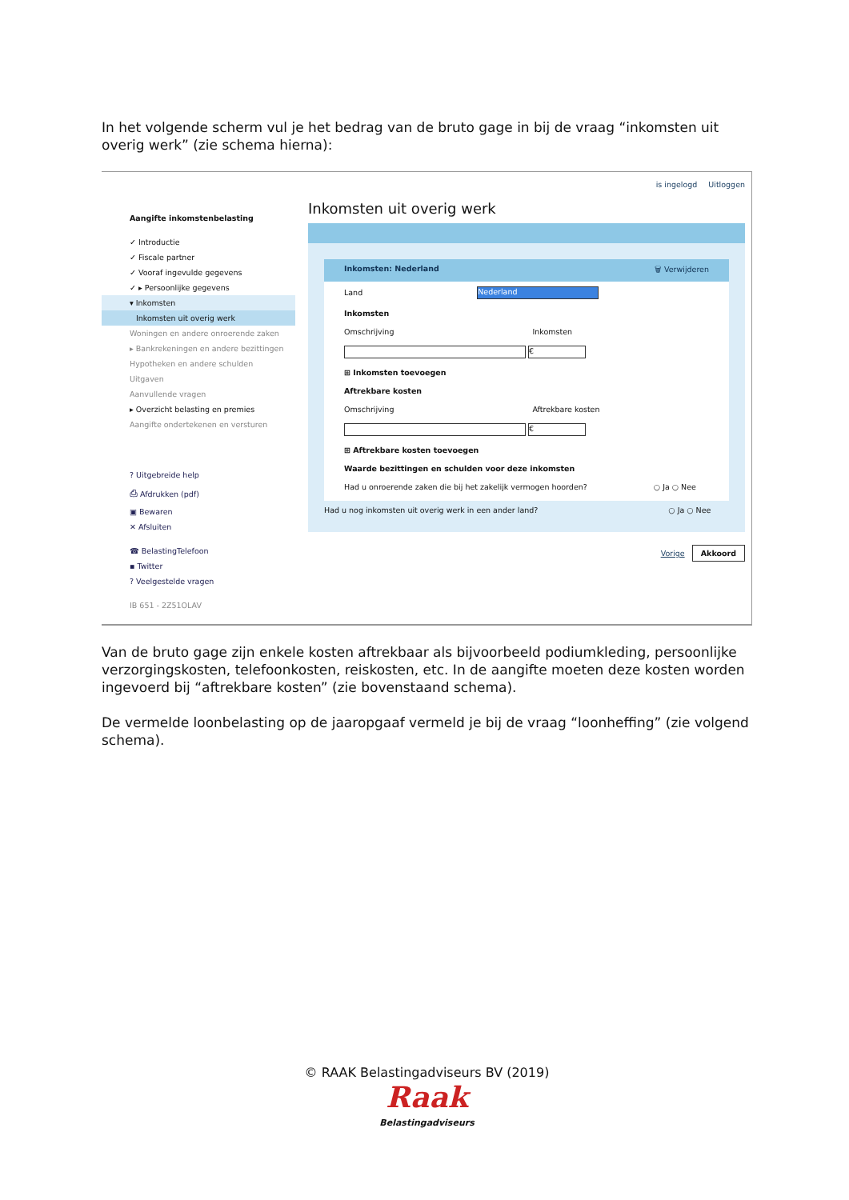In het volgende scherm vul je het bedrag van de bruto gage in bij de vraag “inkomsten uit overig werk” (zie schema hierna):
Aangifte inkomstenbelasting
✓ Introductie
✓ Fiscale partner
✓ Vooraf ingevulde gegevens
✓ ▸ Persoonlijke gegevens
▾ Inkomsten
Inkomsten uit overig werk
Woningen en andere onroerende zaken
▸ Bankrekeningen en andere bezittingen
Hypotheken en andere schulden
Uitgaven
Aanvullende vragen
▸ Overzicht belasting en premies
Aangifte ondertekenen en versturen
? Uitgebreide help
⎙ Afdrukken (pdf)
▣ Bewaren
✕ Afsluiten
☎ BelastingTelefoon
▪ Twitter
? Veelgestelde vragen
IB 651 - 2Z51OLAV
is ingelogd Uitloggen
Inkomsten uit overig werk
Inkomsten: Nederland 🗑 Verwijderen
Land Nederland
Inkomsten
Omschrijving Inkomsten
€
⊞ Inkomsten toevoegen
Aftrekbare kosten
Omschrijving Aftrekbare kosten
€
⊞ Aftrekbare kosten toevoegen
Waarde bezittingen en schulden voor deze inkomsten
Had u onroerende zaken die bij het zakelijk vermogen hoorden? ○ Ja ○ Nee
Had u nog inkomsten uit overig werk in een ander land? ○ Ja ○ Nee
Vorige Akkoord
Van de bruto gage zijn enkele kosten aftrekbaar als bijvoorbeeld podiumkleding, persoonlijke verzorgingskosten, telefoonkosten, reiskosten, etc. In de aangifte moeten deze kosten worden ingevoerd bij “aftrekbare kosten” (zie bovenstaand schema).
De vermelde loonbelasting op de jaaropgaaf vermeld je bij de vraag “loonheffing” (zie volgend schema).
© RAAK Belastingadviseurs BV (2019)
Raak
Belastingadviseurs